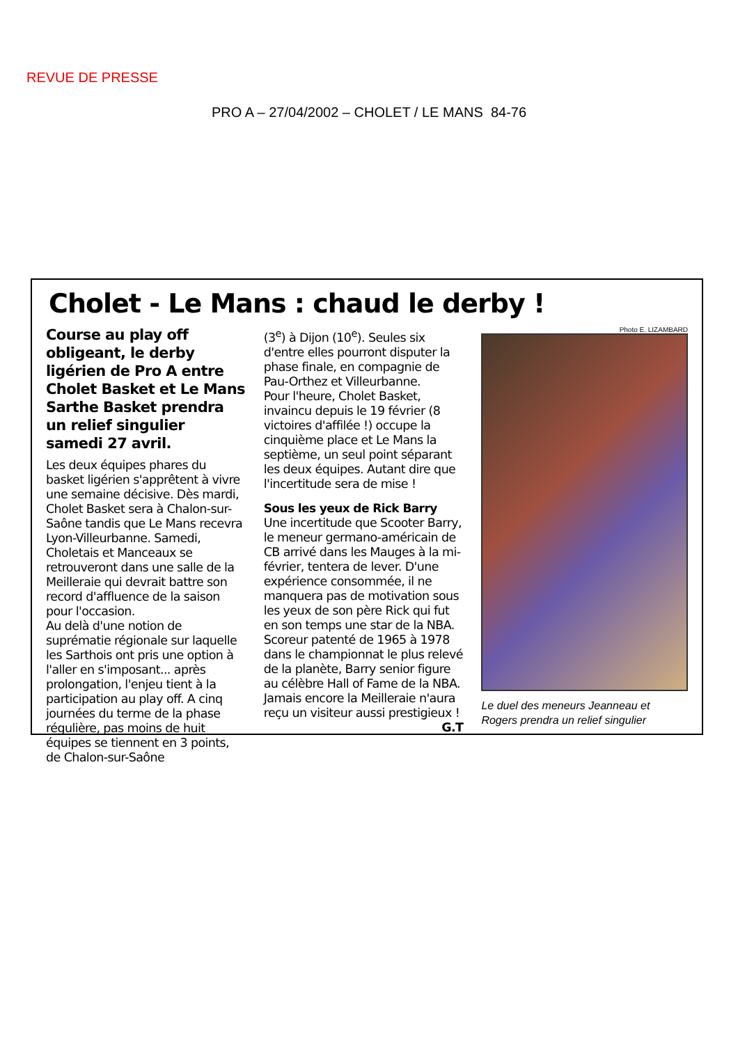REVUE DE PRESSE
PRO A – 27/04/2002 – CHOLET / LE MANS 84-76
Cholet - Le Mans : chaud le derby !
Course au play off obligeant, le derby ligérien de Pro A entre Cholet Basket et Le Mans Sarthe Basket prendra un relief singulier samedi 27 avril.
Les deux équipes phares du basket ligérien s'apprêtent à vivre une semaine décisive. Dès mardi, Cholet Basket sera à Chalon-sur-Saône tandis que Le Mans recevra Lyon-Villeurbanne. Samedi, Choletais et Manceaux se retrouveront dans une salle de la Meilleraie qui devrait battre son record d'affluence de la saison pour l'occasion.
Au delà d'une notion de suprématie régionale sur laquelle les Sarthois ont pris une option à l'aller en s'imposant... après prolongation, l'enjeu tient à la participation au play off. A cinq journées du terme de la phase régulière, pas moins de huit équipes se tiennent en 3 points, de Chalon-sur-Saône
(3<sup>e</sup>) à Dijon (10<sup>e</sup>). Seules six d'entre elles pourront disputer la phase finale, en compagnie de Pau-Orthez et Villeurbanne.
Pour l'heure, Cholet Basket, invaincu depuis le 19 février (8 victoires d'affilée !) occupe la cinquième place et Le Mans la septième, un seul point séparant les deux équipes. Autant dire que l'incertitude sera de mise !
Sous les yeux de Rick Barry
Une incertitude que Scooter Barry, le meneur germano-américain de CB arrivé dans les Mauges à la mi-février, tentera de lever. D'une expérience consommée, il ne manquera pas de motivation sous les yeux de son père Rick qui fut en son temps une star de la NBA. Scoreur patenté de 1965 à 1978 dans le championnat le plus relevé de la planète, Barry senior figure au célèbre Hall of Fame de la NBA. Jamais encore la Meilleraie n'aura reçu un visiteur aussi prestigieux ! G.T
Photo E. LIZAMBARD
Le duel des meneurs Jeanneau et Rogers prendra un relief singulier